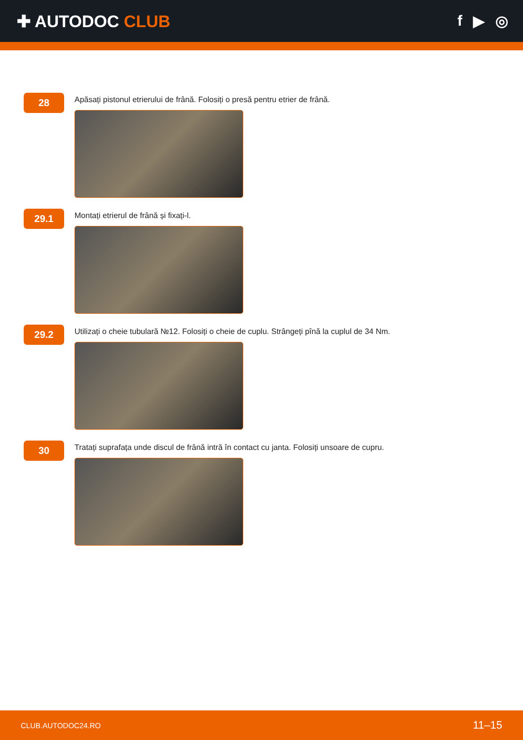✚ AUTODOC CLUB f ▶ ◎
28
Apăsați pistonul etrierului de frână. Folosiți o presă pentru etrier de frână.
29.1
Montați etrierul de frână și fixați-l.
29.2
Utilizați o cheie tubulară №12. Folosiți o cheie de cuplu. Strângeți pînă la cuplul de 34 Nm.
30
Tratați suprafața unde discul de frână intră în contact cu janta. Folosiți unsoare de cupru.
CLUB.AUTODOC24.RO 11–15